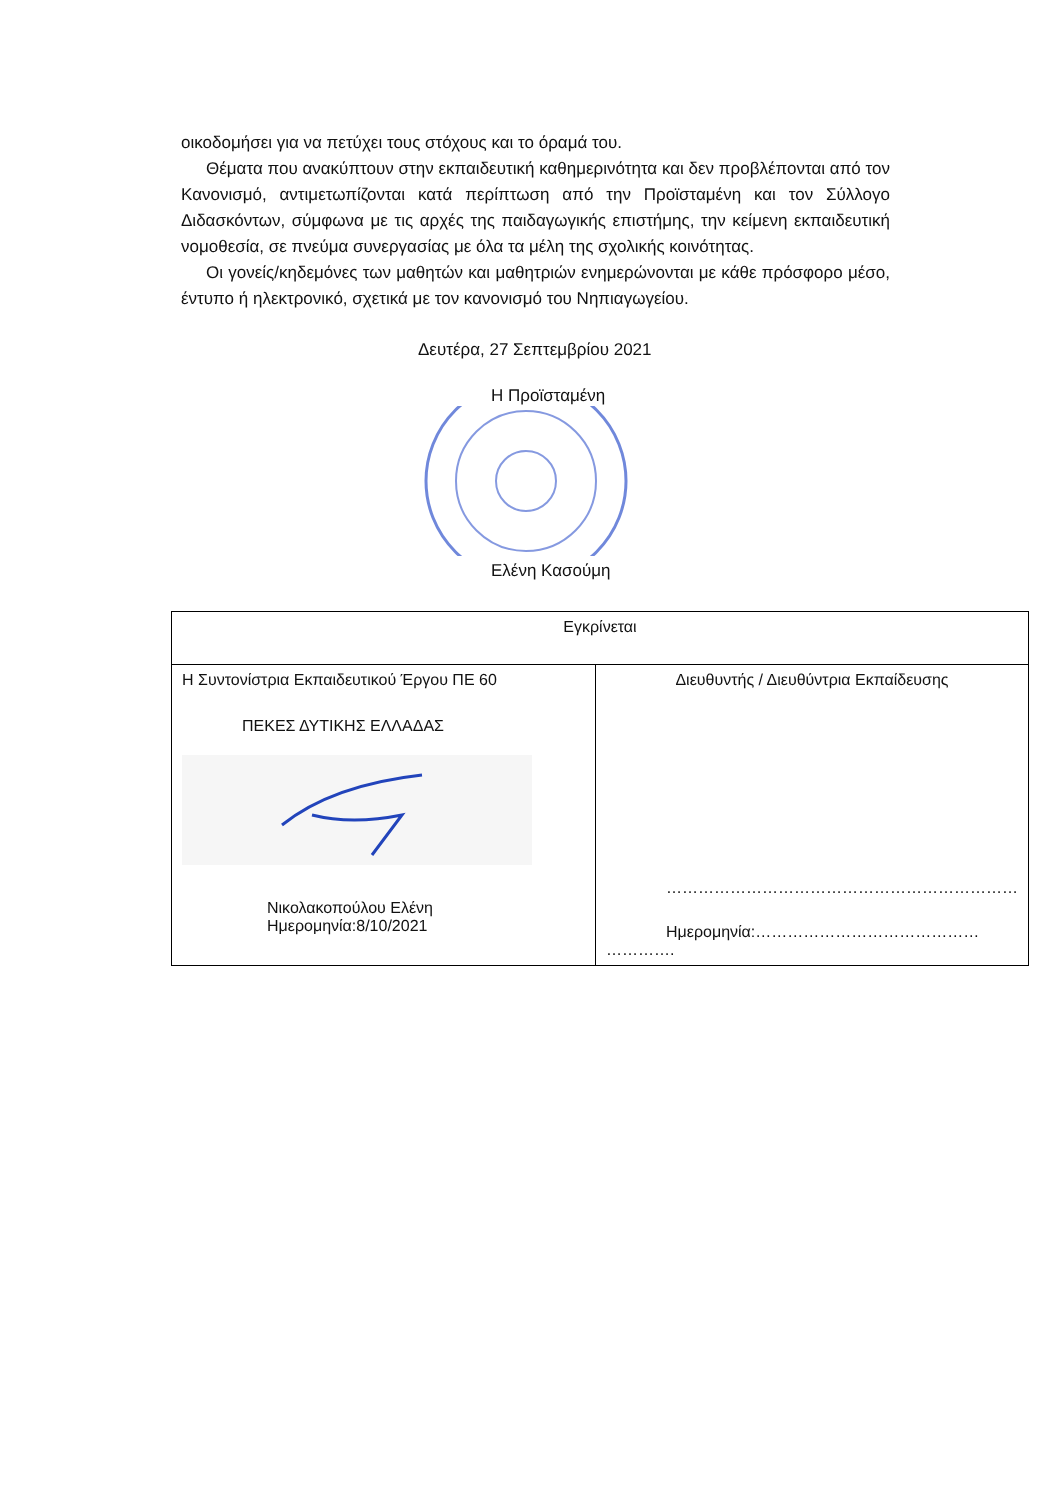οικοδομήσει για να πετύχει τους στόχους και το όραμά του.
Θέματα που ανακύπτουν στην εκπαιδευτική καθημερινότητα και δεν προβλέπονται από τον Κανονισμό, αντιμετωπίζονται κατά περίπτωση από την Προϊσταμένη και τον Σύλλογο Διδασκόντων, σύμφωνα με τις αρχές της παιδαγωγικής επιστήμης, την κείμενη εκπαιδευτική νομοθεσία, σε πνεύμα συνεργασίας με όλα τα μέλη της σχολικής κοινότητας.
Οι γονείς/κηδεμόνες των μαθητών και μαθητριών ενημερώνονται με κάθε πρόσφορο μέσο, έντυπο ή ηλεκτρονικό, σχετικά με τον κανονισμό του Νηπιαγωγείου.
Δευτέρα, 27 Σεπτεμβρίου 2021
Η Προϊσταμένη
Ελένη Κασούμη
| Εγκρίνεται | |
| Η Συντονίστρια Εκπαιδευτικού Έργου ΠΕ 60 ΠΕΚΕΣ ΔΥΤΙΚΗΣ ΕΛΛΑΔΑΣ Νικολακοπούλου Ελένη Ημερομηνία:8/10/2021 | Διευθυντής / Διευθύντρια Εκπαίδευσης ………………………………………………………… Ημερομηνία:…………………………………… …………. |